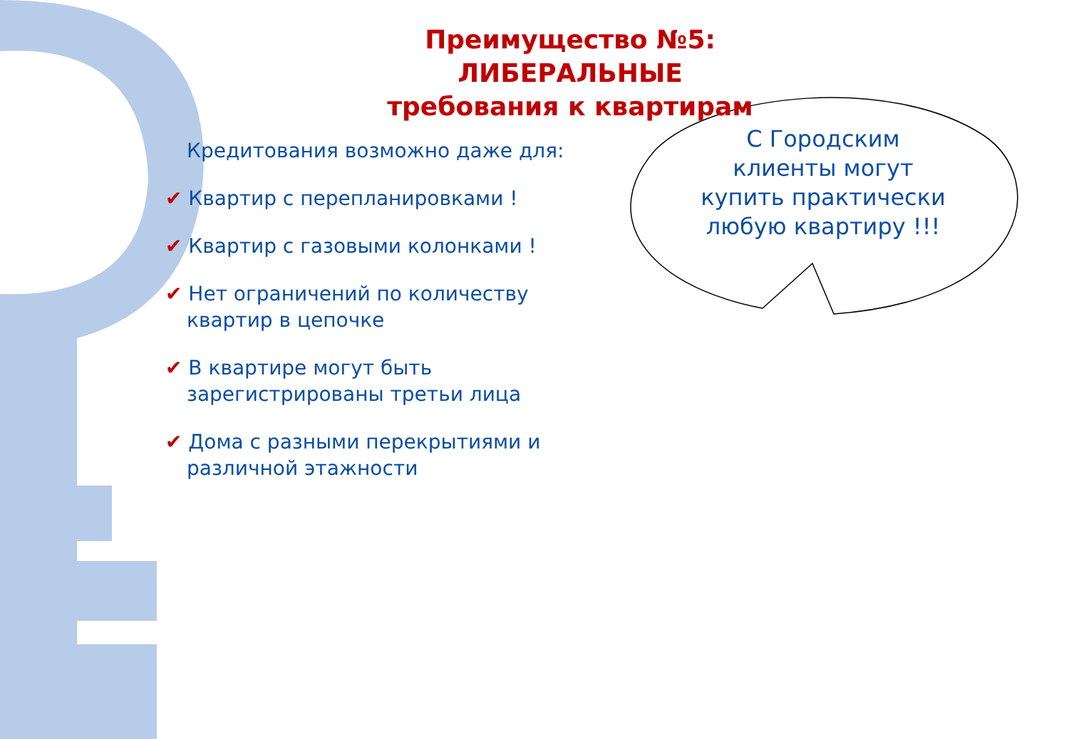Преимущество №5:
ЛИБЕРАЛЬНЫЕ
требования к квартирам
С Городским клиенты могут купить практически любую квартиру !!!
Кредитования возможно даже для:
✔ Квартир с перепланировками !
✔ Квартир с газовыми колонками !
✔ Нет ограничений по количеству
квартир в цепочке
✔ В квартире могут быть
зарегистрированы третьи лица
✔ Дома с разными перекрытиями и
различной этажности